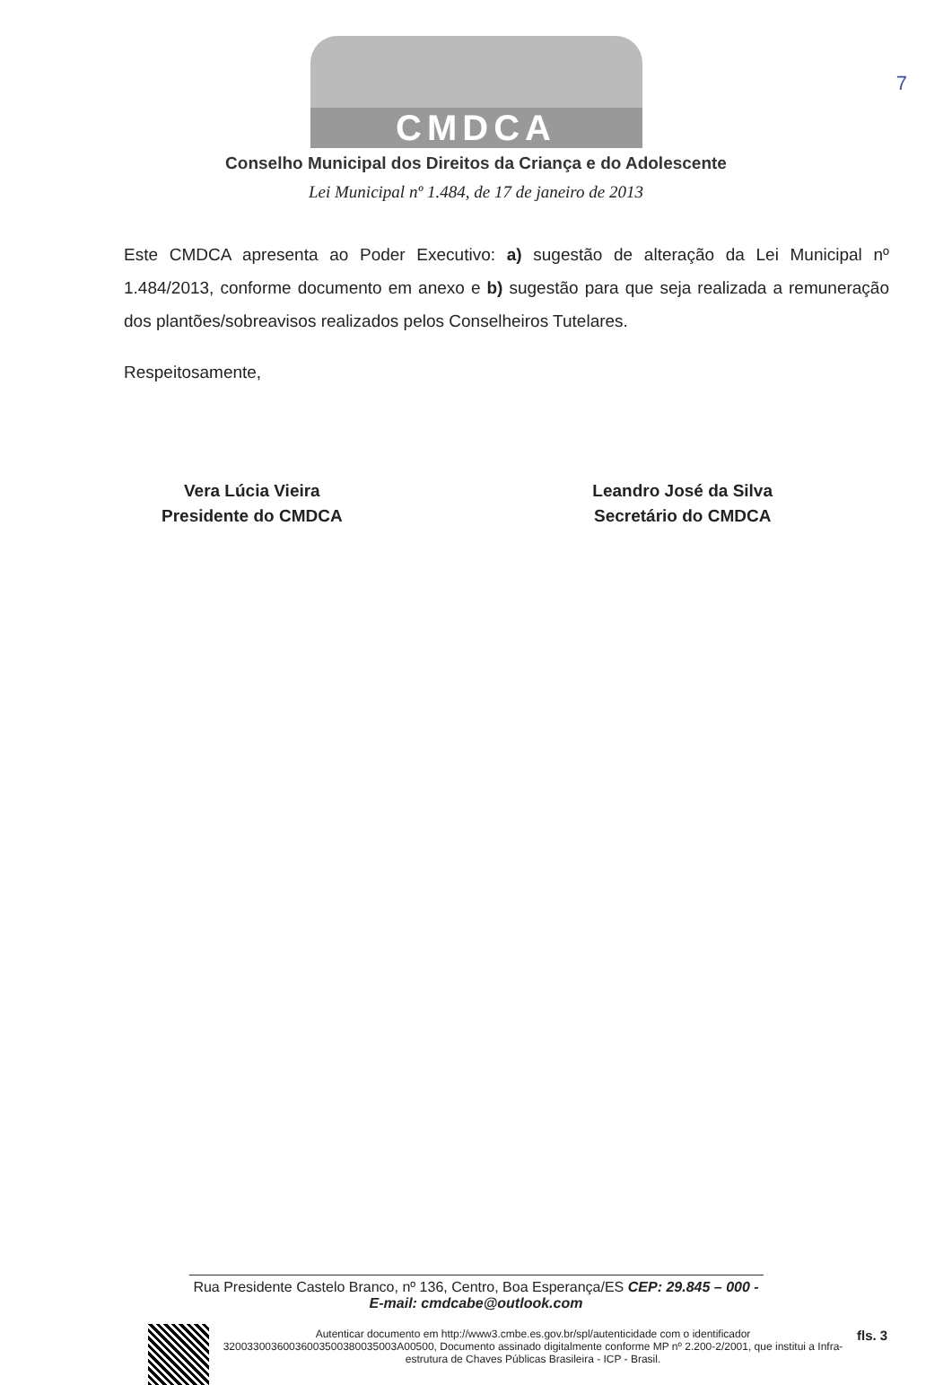7
CMDCA
Conselho Municipal dos Direitos da Criança e do Adolescente
Lei Municipal nº 1.484, de 17 de janeiro de 2013
Este CMDCA apresenta ao Poder Executivo: a) sugestão de alteração da Lei Municipal nº 1.484/2013, conforme documento em anexo e b) sugestão para que seja realizada a remuneração dos plantões/sobreavisos realizados pelos Conselheiros Tutelares.
Respeitosamente,
Vera Lúcia Vieira
Presidente do CMDCA
Leandro José da Silva
Secretário do CMDCA
Rua Presidente Castelo Branco, nº 136, Centro, Boa Esperança/ES CEP: 29.845 – 000 -
E-mail: cmdcabe@outlook.com
Autenticar documento em http://www3.cmbe.es.gov.br/spl/autenticidade com o identificador 32003300360036003500380035003A00500, Documento assinado digitalmente conforme MP nº 2.200-2/2001, que institui a Infra-estrutura de Chaves Públicas Brasileira - ICP - Brasil.
fls. 3